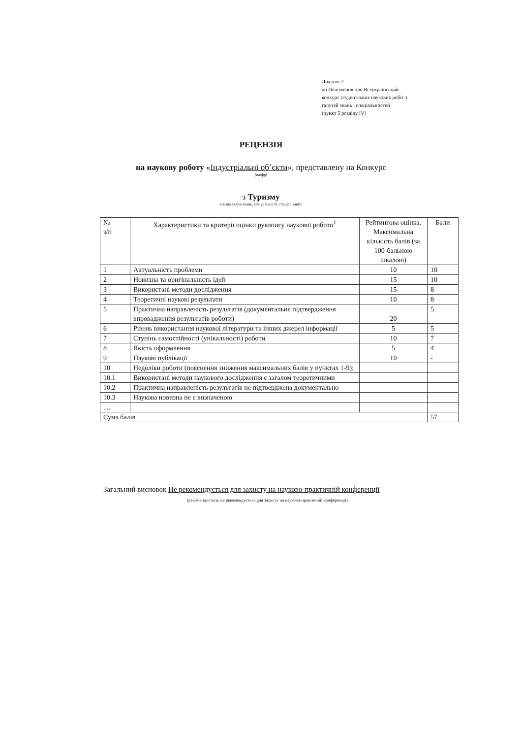Додаток 2
до Положення про Всеукраїнський
конкурс студентських наукових робіт з
галузей знань і спеціальностей
(пункт 5 розділу IV)
РЕЦЕНЗІЯ
на наукову роботу «Індустріальні об’єкти», представлену на Конкурс
(шифр)
з Туризму
(назва галузі знань, спеціальності, спеціалізації)
| № з/п | Характеристики та критерії оцінки рукопису наукової роботи<sup>1</sup> | Рейтингова оцінка. Максимальна кількість балів (за 100-бальною шкалою) | Бали |
| --- | --- | --- | --- |
| 1 | Актуальність проблеми | 10 | 10 |
| 2 | Новизна та оригінальність ідей | 15 | 10 |
| 3 | Використані методи дослідження | 15 | 8 |
| 4 | Теоретичні наукові результати | 10 | 8 |
| 5 | Практична направленість результатів (документальне підтвердження впровадження результатів роботи) | 20 | 5 |
| 6 | Рівень використання наукової літератури та інших джерел інформації | 5 | 5 |
| 7 | Ступінь самостійності (унікальності) роботи | 10 | 7 |
| 8 | Якість оформлення | 5 | 4 |
| 9 | Наукові публікації | 10 | - |
| 10 | Недоліки роботи (пояснення зниження максимальних балів у пунктах 1-9): | | |
| 10.1 | Використані методи наукового дослідження є загалом теоретичними | | |
| 10.2 | Практична направленість результатів не підтверджена документально | | |
| 10.3 | Наукова новизна не є визначеною | | |
| .... | | | |
| Сума балів | | | 57 |
Загальний висновок Не рекомендується для захисту на науково-практичній конференції
(рекомендується, не рекомендується для захисту на науково-практичній конференції)